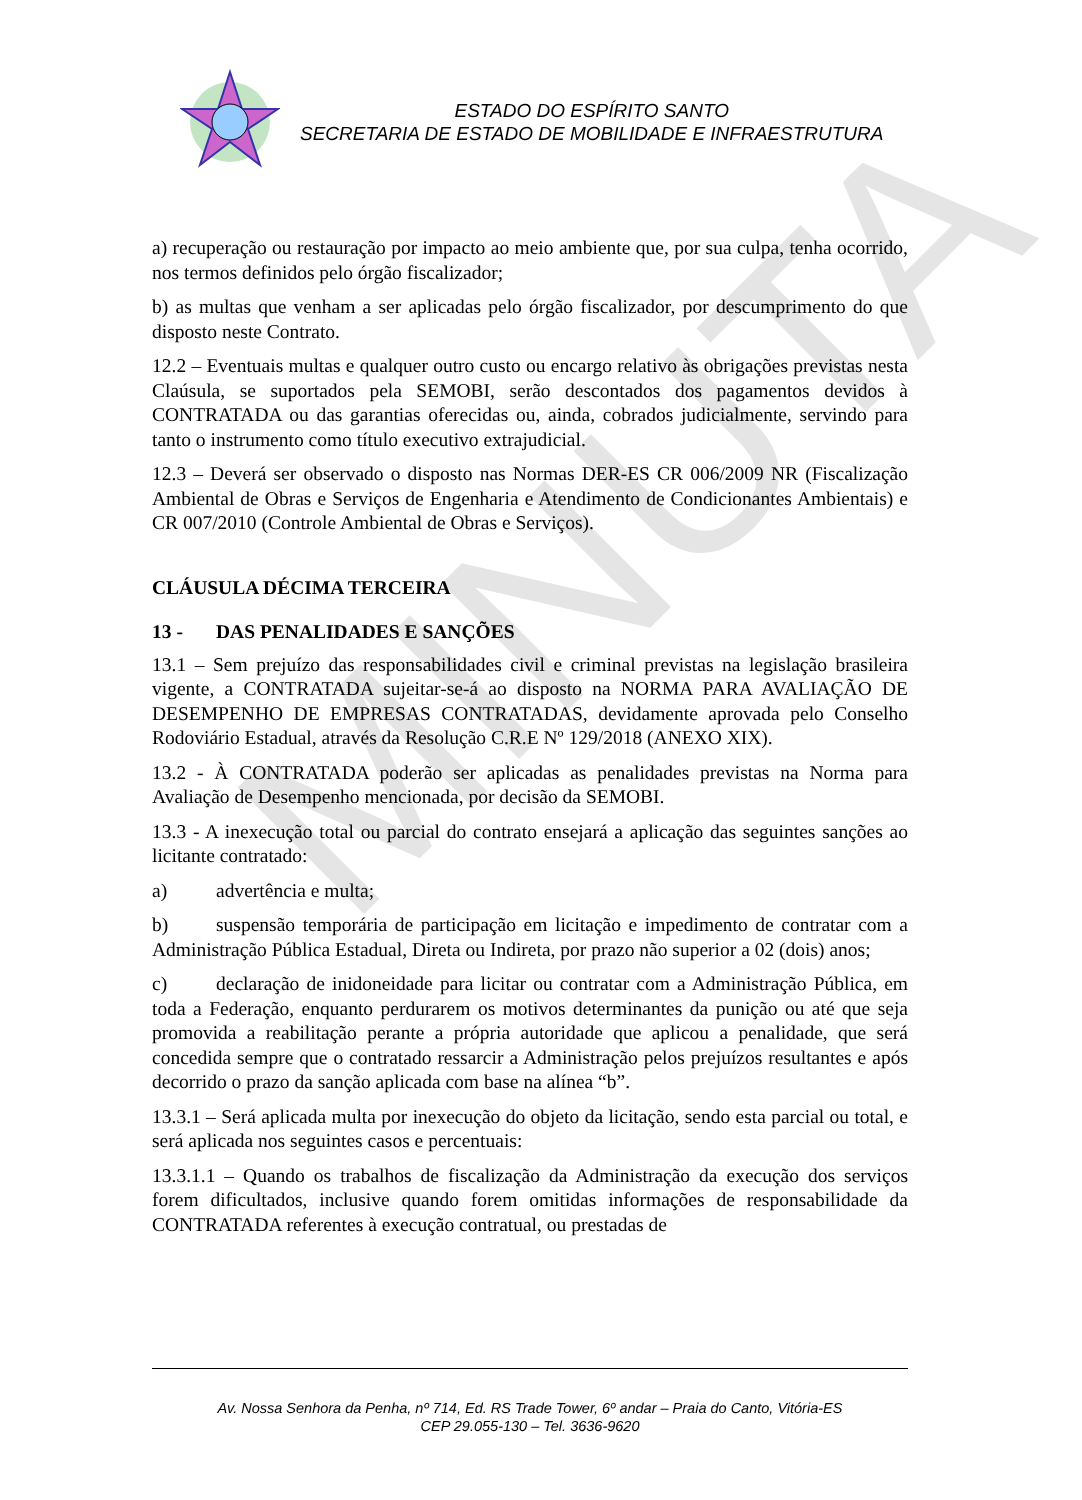ESTADO DO ESPÍRITO SANTO
SECRETARIA DE ESTADO DE MOBILIDADE E INFRAESTRUTURA
MINUTA
a) recuperação ou restauração por impacto ao meio ambiente que, por sua culpa, tenha ocorrido, nos termos definidos pelo órgão fiscalizador;
b) as multas que venham a ser aplicadas pelo órgão fiscalizador, por descumprimento do que disposto neste Contrato.
12.2 – Eventuais multas e qualquer outro custo ou encargo relativo às obrigações previstas nesta Claúsula, se suportados pela SEMOBI, serão descontados dos pagamentos devidos à CONTRATADA ou das garantias oferecidas ou, ainda, cobrados judicialmente, servindo para tanto o instrumento como título executivo extrajudicial.
12.3 – Deverá ser observado o disposto nas Normas DER-ES CR 006/2009 NR (Fiscalização Ambiental de Obras e Serviços de Engenharia e Atendimento de Condicionantes Ambientais) e CR 007/2010 (Controle Ambiental de Obras e Serviços).
CLÁUSULA DÉCIMA TERCEIRA
13 - DAS PENALIDADES E SANÇÕES
13.1 – Sem prejuízo das responsabilidades civil e criminal previstas na legislação brasileira vigente, a CONTRATADA sujeitar-se-á ao disposto na NORMA PARA AVALIAÇÃO DE DESEMPENHO DE EMPRESAS CONTRATADAS, devidamente aprovada pelo Conselho Rodoviário Estadual, através da Resolução C.R.E Nº 129/2018 (ANEXO XIX).
13.2 - À CONTRATADA poderão ser aplicadas as penalidades previstas na Norma para Avaliação de Desempenho mencionada, por decisão da SEMOBI.
13.3 - A inexecução total ou parcial do contrato ensejará a aplicação das seguintes sanções ao licitante contratado:
a) advertência e multa;
b) suspensão temporária de participação em licitação e impedimento de contratar com a Administração Pública Estadual, Direta ou Indireta, por prazo não superior a 02 (dois) anos;
c) declaração de inidoneidade para licitar ou contratar com a Administração Pública, em toda a Federação, enquanto perdurarem os motivos determinantes da punição ou até que seja promovida a reabilitação perante a própria autoridade que aplicou a penalidade, que será concedida sempre que o contratado ressarcir a Administração pelos prejuízos resultantes e após decorrido o prazo da sanção aplicada com base na alínea “b”.
13.3.1 – Será aplicada multa por inexecução do objeto da licitação, sendo esta parcial ou total, e será aplicada nos seguintes casos e percentuais:
13.3.1.1 – Quando os trabalhos de fiscalização da Administração da execução dos serviços forem dificultados, inclusive quando forem omitidas informações de responsabilidade da CONTRATADA referentes à execução contratual, ou prestadas de
Av. Nossa Senhora da Penha, nº 714, Ed. RS Trade Tower, 6º andar – Praia do Canto, Vitória-ES
CEP 29.055-130 – Tel. 3636-9620